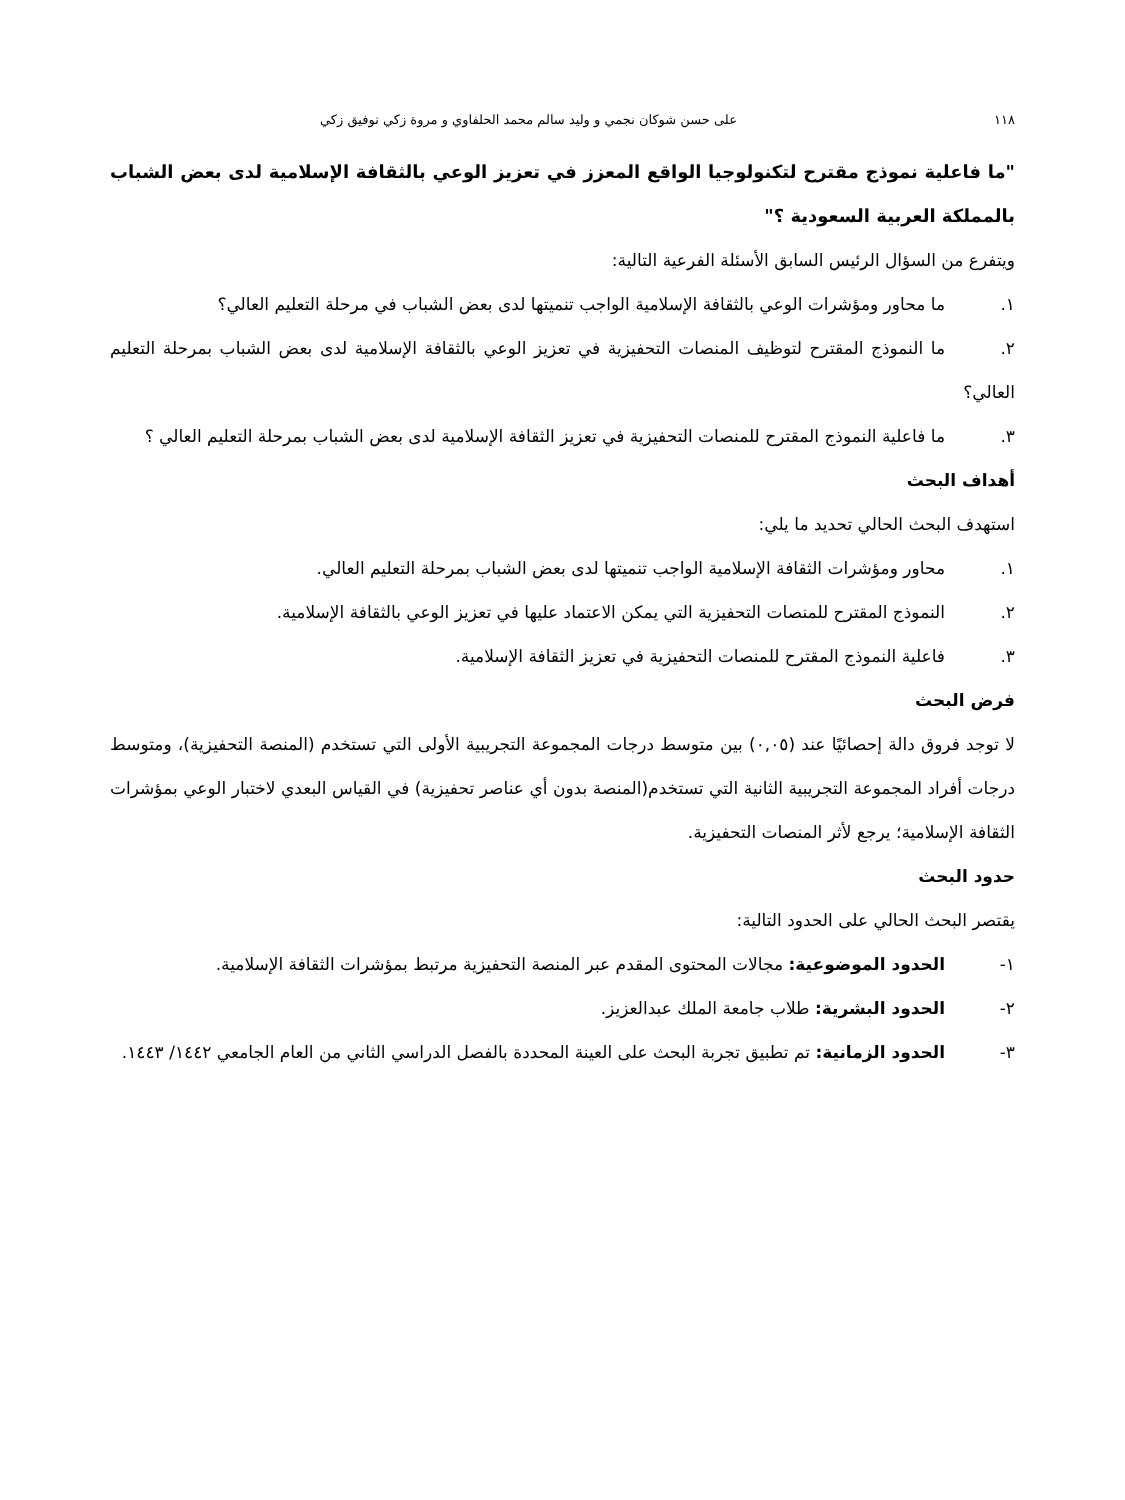١١٨ على حسن شوكان نجمي و وليد سالم محمد الحلفاوي و مروة زكي توفيق زكي
"ما فاعلية نموذج مقترح لتكنولوجيا الواقع المعزز في تعزيز الوعي بالثقافة الإسلامية لدى بعض الشباب بالمملكة العربية السعودية ؟"
ويتفرع من السؤال الرئيس السابق الأسئلة الفرعية التالية:
١. ما محاور ومؤشرات الوعي بالثقافة الإسلامية الواجب تنميتها لدى بعض الشباب في مرحلة التعليم العالي؟
٢. ما النموذج المقترح لتوظيف المنصات التحفيزية في تعزيز الوعي بالثقافة الإسلامية لدى بعض الشباب بمرحلة التعليم العالي؟
٣. ما فاعلية النموذج المقترح للمنصات التحفيزية في تعزيز الثقافة الإسلامية لدى بعض الشباب بمرحلة التعليم العالي ؟
أهداف البحث
استهدف البحث الحالي تحديد ما يلي:
١. محاور ومؤشرات الثقافة الإسلامية الواجب تنميتها لدى بعض الشباب بمرحلة التعليم العالي.
٢. النموذج المقترح للمنصات التحفيزية التي يمكن الاعتماد عليها في تعزيز الوعي بالثقافة الإسلامية.
٣. فاعلية النموذج المقترح للمنصات التحفيزية في تعزيز الثقافة الإسلامية.
فرض البحث
لا توجد فروق دالة إحصائيًا عند (٠,٠٥) بين متوسط درجات المجموعة التجريبية الأولى التي تستخدم (المنصة التحفيزية)، ومتوسط درجات أفراد المجموعة التجريبية الثانية التي تستخدم(المنصة بدون أي عناصر تحفيزية) في القياس البعدي لاختبار الوعي بمؤشرات الثقافة الإسلامية؛ يرجع لأثر المنصات التحفيزية.
حدود البحث
يقتصر البحث الحالي على الحدود التالية:
١- الحدود الموضوعية: مجالات المحتوى المقدم عبر المنصة التحفيزية مرتبط بمؤشرات الثقافة الإسلامية.
٢- الحدود البشرية: طلاب جامعة الملك عبدالعزيز.
٣- الحدود الزمانية: تم تطبيق تجربة البحث على العينة المحددة بالفصل الدراسي الثاني من العام الجامعي ١٤٤٢/ ١٤٤٣.